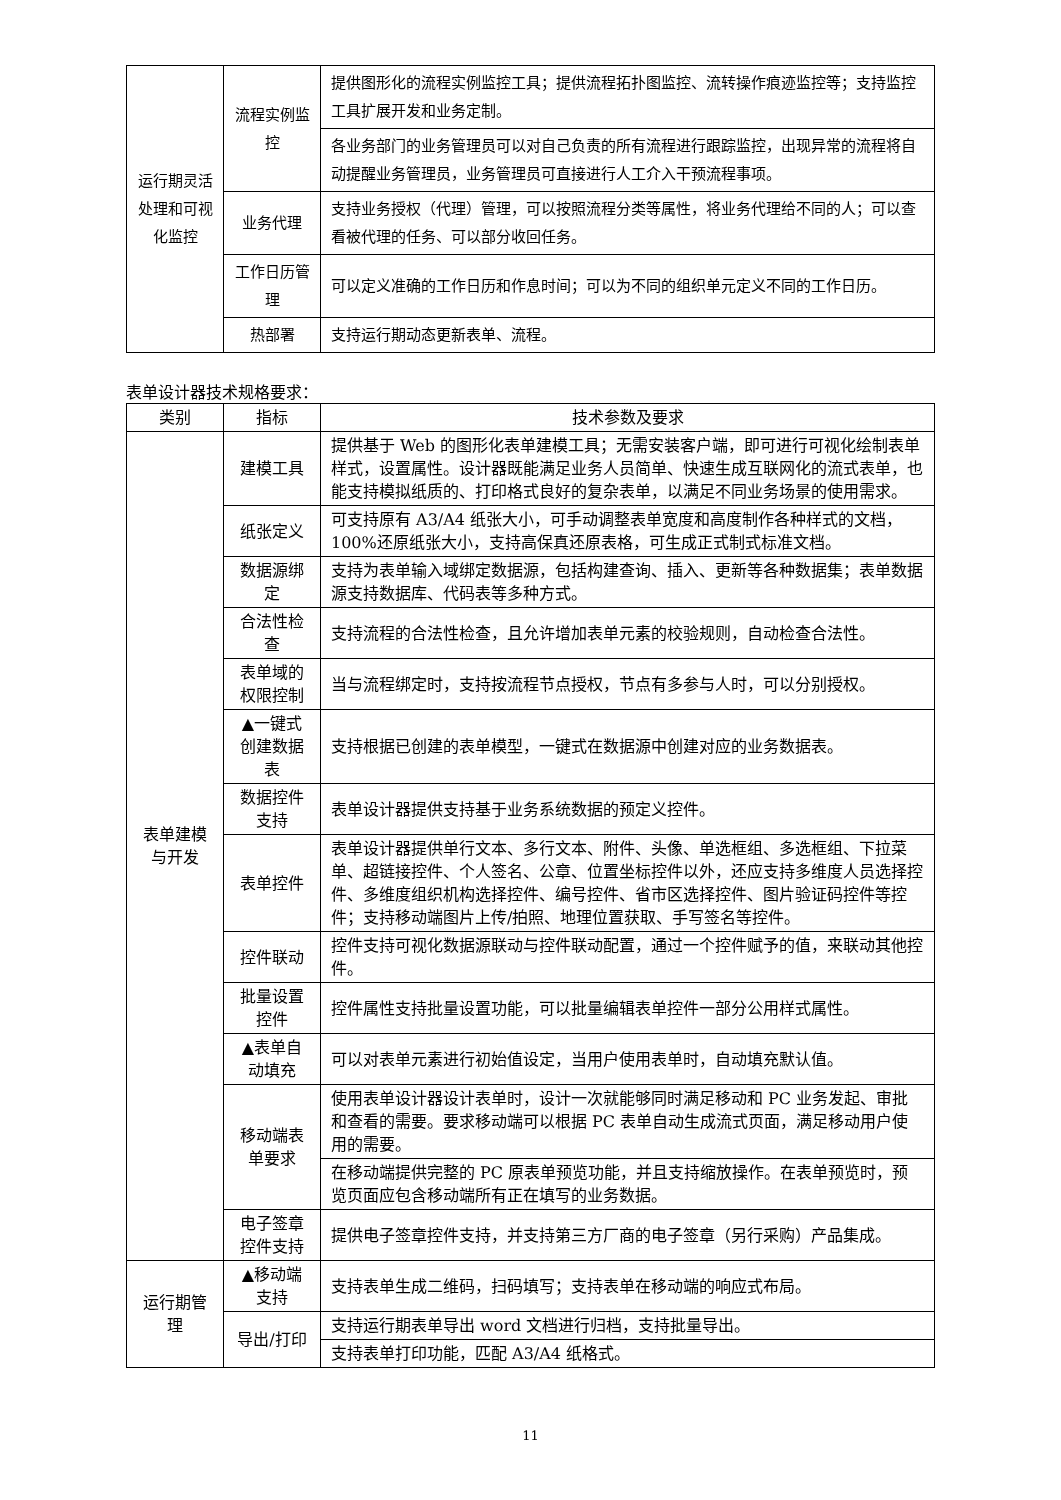| 运行期灵活处理和可视化监控 | 流程实例监控 | 提供图形化的流程实例监控工具；提供流程拓扑图监控、流转操作痕迹监控等；支持监控工具扩展开发和业务定制。 |
| | | 各业务部门的业务管理员可以对自己负责的所有流程进行跟踪监控，出现异常的流程将自动提醒业务管理员，业务管理员可直接进行人工介入干预流程事项。 |
| | 业务代理 | 支持业务授权（代理）管理，可以按照流程分类等属性，将业务代理给不同的人；可以查看被代理的任务、可以部分收回任务。 |
| | 工作日历管理 | 可以定义准确的工作日历和作息时间；可以为不同的组织单元定义不同的工作日历。 |
| | 热部署 | 支持运行期动态更新表单、流程。 |
表单设计器技术规格要求：
| 类别 | 指标 | 技术参数及要求 |
| --- | --- | --- |
| 表单建模与开发 | 建模工具 | 提供基于 Web 的图形化表单建模工具；无需安装客户端，即可进行可视化绘制表单样式，设置属性。设计器既能满足业务人员简单、快速生成互联网化的流式表单，也能支持模拟纸质的、打印格式良好的复杂表单，以满足不同业务场景的使用需求。 |
| | 纸张定义 | 可支持原有 A3/A4 纸张大小，可手动调整表单宽度和高度制作各种样式的文档，100%还原纸张大小，支持高保真还原表格，可生成正式制式标准文档。 |
| | 数据源绑定 | 支持为表单输入域绑定数据源，包括构建查询、插入、更新等各种数据集；表单数据源支持数据库、代码表等多种方式。 |
| | 合法性检查 | 支持流程的合法性检查，且允许增加表单元素的校验规则，自动检查合法性。 |
| | 表单域的权限控制 | 当与流程绑定时，支持按流程节点授权，节点有多参与人时，可以分别授权。 |
| | ▲一键式创建数据表 | 支持根据已创建的表单模型，一键式在数据源中创建对应的业务数据表。 |
| | 数据控件支持 | 表单设计器提供支持基于业务系统数据的预定义控件。 |
| | 表单控件 | 表单设计器提供单行文本、多行文本、附件、头像、单选框组、多选框组、下拉菜单、超链接控件、个人签名、公章、位置坐标控件以外，还应支持多维度人员选择控件、多维度组织机构选择控件、编号控件、省市区选择控件、图片验证码控件等控件；支持移动端图片上传/拍照、地理位置获取、手写签名等控件。 |
| | 控件联动 | 控件支持可视化数据源联动与控件联动配置，通过一个控件赋予的值，来联动其他控件。 |
| | 批量设置控件 | 控件属性支持批量设置功能，可以批量编辑表单控件一部分公用样式属性。 |
| | ▲表单自动填充 | 可以对表单元素进行初始值设定，当用户使用表单时，自动填充默认值。 |
| | 移动端表单要求 | 使用表单设计器设计表单时，设计一次就能够同时满足移动和 PC 业务发起、审批和查看的需要。要求移动端可以根据 PC 表单自动生成流式页面，满足移动用户使用的需要。 |
| | | 在移动端提供完整的 PC 原表单预览功能，并且支持缩放操作。在表单预览时，预览页面应包含移动端所有正在填写的业务数据。 |
| | 电子签章控件支持 | 提供电子签章控件支持，并支持第三方厂商的电子签章（另行采购）产品集成。 |
| 运行期管理 | ▲移动端支持 | 支持表单生成二维码，扫码填写；支持表单在移动端的响应式布局。 |
| | 导出/打印 | 支持运行期表单导出 word 文档进行归档，支持批量导出。 |
| | | 支持表单打印功能，匹配 A3/A4 纸格式。 |
11